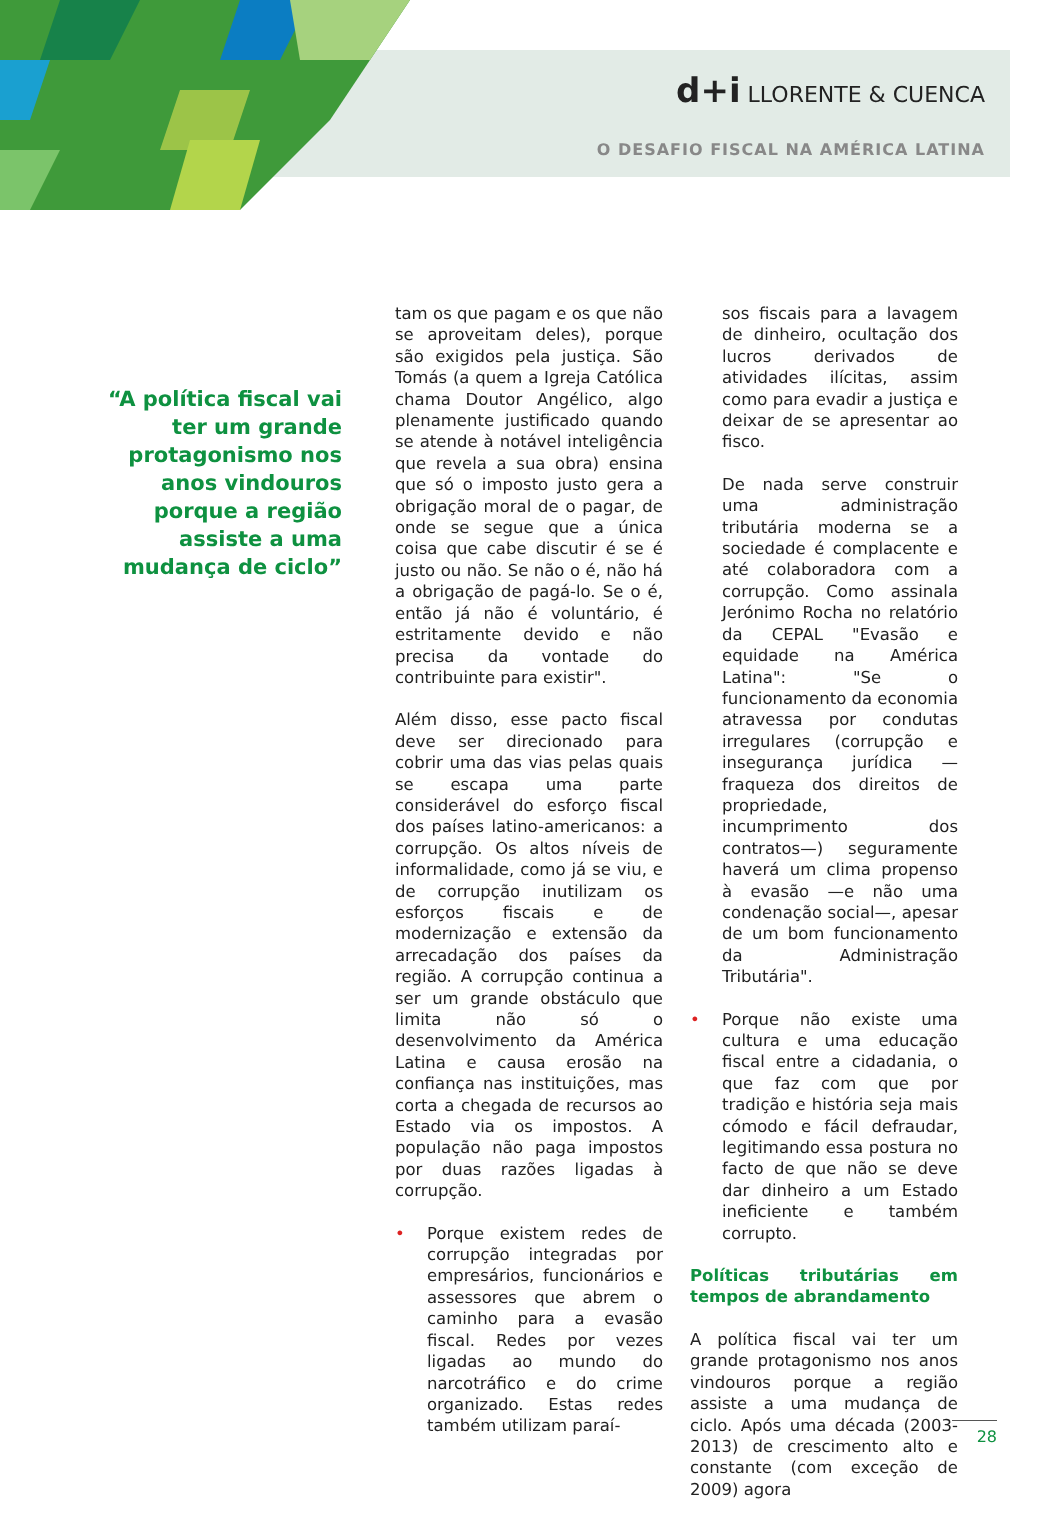d+i LLORENTE & CUENCA
O DESAFIO FISCAL NA AMÉRICA LATINA
“A política fiscal vai ter um grande protagonismo nos anos vindouros porque a região assiste a uma mudança de ciclo”
tam os que pagam e os que não se aproveitam deles), porque são exigidos pela justiça. São Tomás (a quem a Igreja Católica chama Doutor Angélico, algo plenamente justificado quando se atende à notável inteligência que revela a sua obra) ensina que só o imposto justo gera a obrigação moral de o pagar, de onde se segue que a única coisa que cabe discutir é se é justo ou não. Se não o é, não há a obrigação de pagá-lo. Se o é, então já não é voluntário, é estritamente devido e não precisa da vontade do contribuinte para existir".
Além disso, esse pacto fiscal deve ser direcionado para cobrir uma das vias pelas quais se escapa uma parte considerável do esforço fiscal dos países latino-americanos: a corrupção. Os altos níveis de informalidade, como já se viu, e de corrupção inutilizam os esforços fiscais e de modernização e extensão da arrecadação dos países da região. A corrupção continua a ser um grande obstáculo que limita não só o desenvolvimento da América Latina e causa erosão na confiança nas instituições, mas corta a chegada de recursos ao Estado via os impostos. A população não paga impostos por duas razões ligadas à corrupção.
• Porque existem redes de corrupção integradas por empresários, funcionários e assessores que abrem o caminho para a evasão fiscal. Redes por vezes ligadas ao mundo do narcotráfico e do crime organizado. Estas redes também utilizam paraí-
sos fiscais para a lavagem de dinheiro, ocultação dos lucros derivados de atividades ilícitas, assim como para evadir a justiça e deixar de se apresentar ao fisco.
De nada serve construir uma administração tributária moderna se a sociedade é complacente e até colaboradora com a corrupção. Como assinala Jerónimo Rocha no relatório da CEPAL "Evasão e equidade na América Latina": "Se o funcionamento da economia atravessa por condutas irregulares (corrupção e insegurança jurídica —fraqueza dos direitos de propriedade, incumprimento dos contratos—) seguramente haverá um clima propenso à evasão —e não uma condenação social—, apesar de um bom funcionamento da Administração Tributária".
• Porque não existe uma cultura e uma educação fiscal entre a cidadania, o que faz com que por tradição e história seja mais cómodo e fácil defraudar, legitimando essa postura no facto de que não se deve dar dinheiro a um Estado ineficiente e também corrupto.
Políticas tributárias em tempos de abrandamento
A política fiscal vai ter um grande protagonismo nos anos vindouros porque a região assiste a uma mudança de ciclo. Após uma década (2003-2013) de crescimento alto e constante (com exceção de 2009) agora
28